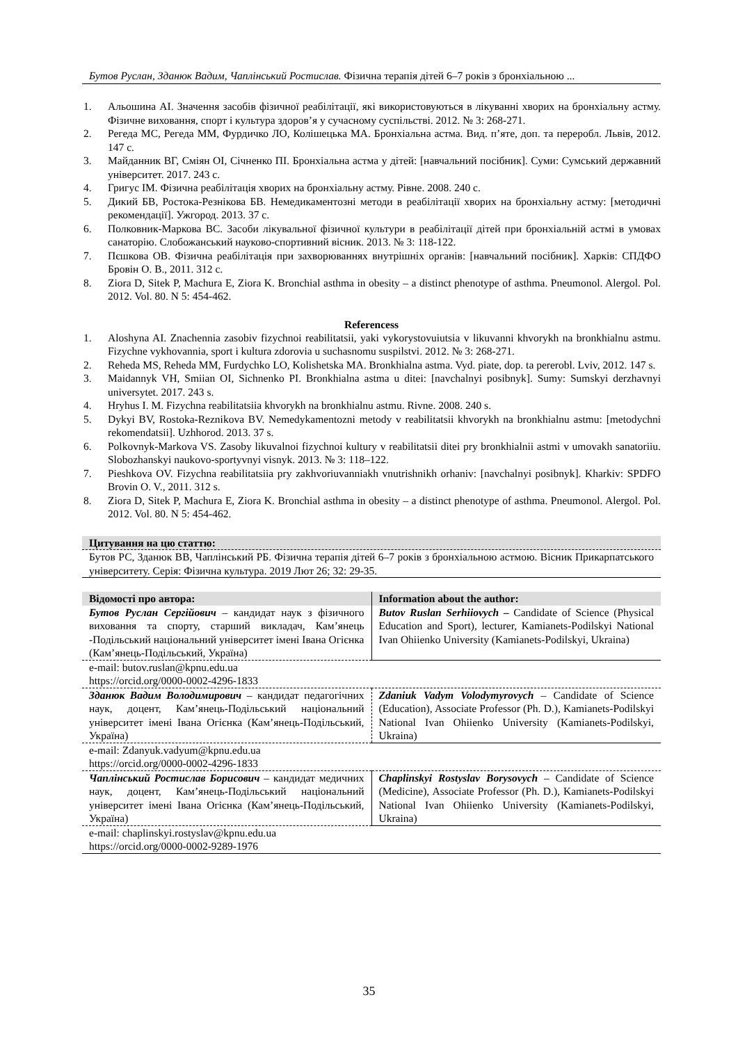Бутов Руслан, Зданюк Вадим, Чаплінський Ростислав. Фізична терапія дітей 6–7 років з бронхіальною ...
1. Альошина АІ. Значення засобів фізичної реабілітації, які використовуються в лікуванні хворих на бронхіальну астму. Фізичне виховання, спорт і культура здоров’я у сучасному суспільстві. 2012. № 3: 268-271.
2. Регеда МС, Регеда ММ, Фурдичко ЛО, Колішецька МА. Бронхіальна астма. Вид. п’яте, доп. та переробл. Львів, 2012. 147 с.
3. Майданник ВГ, Сміян ОІ, Січненко ПІ. Бронхіальна астма у дітей: [навчальний посібник]. Суми: Сумський державний університет. 2017. 243 с.
4. Григус ІМ. Фізична реабілітація хворих на бронхіальну астму. Рівне. 2008. 240 с.
5. Дикий БВ, Ростока-Резнікова БВ. Немедикаментозні методи в реабілітації хворих на бронхіальну астму: [методичні рекомендації]. Ужгород. 2013. 37 с.
6. Полковник-Маркова ВС. Засоби лікувальної фізичної культури в реабілітації дітей при бронхіальній астмі в умовах санаторію. Слобожанський науково-спортивний вісник. 2013. № 3: 118-122.
7. Пєшкова ОВ. Фізична реабілітація при захворюваннях внутрішніх органів: [навчальний посібник]. Харків: СПДФО Бровін О. В., 2011. 312 с.
8. Ziora D, Sitek P, Machura E, Ziora K. Bronchial asthma in obesity – a distinct phenotype of asthma. Pneumonol. Alergol. Pol. 2012. Vol. 80. N 5: 454-462.
Referencess
1. Aloshyna AI. Znachennia zasobiv fizychnoi reabilitatsii, yaki vykorystovuiutsia v likuvanni khvorykh na bronkhialnu astmu. Fizychne vykhovannia, sport i kultura zdorovia u suchasnomu suspilstvi. 2012. № 3: 268-271.
2. Reheda MS, Reheda MM, Furdychko LO, Kolishetska MA. Bronkhialna astma. Vyd. piate, dop. ta pererobl. Lviv, 2012. 147 s.
3. Maidannyk VH, Smiian OI, Sichnenko PI. Bronkhialna astma u ditei: [navchalnyi posibnyk]. Sumy: Sumskyi derzhavnyi universytet. 2017. 243 s.
4. Hryhus I. M. Fizychna reabilitatsiia khvorykh na bronkhialnu astmu. Rivne. 2008. 240 s.
5. Dykyi BV, Rostoka-Reznikova BV. Nemedykamentozni metody v reabilitatsii khvorykh na bronkhialnu astmu: [metodychni rekomendatsii]. Uzhhorod. 2013. 37 s.
6. Polkovnyk-Markova VS. Zasoby likuvalnoi fizychnoi kultury v reabilitatsii ditei pry bronkhialnii astmi v umovakh sanatoriiu. Slobozhanskyi naukovo-sportyvnyi visnyk. 2013. № 3: 118–122.
7. Pieshkova OV. Fizychna reabilitatsiia pry zakhvoriuvanniakh vnutrishnikh orhaniv: [navchalnyi posibnyk]. Kharkiv: SPDFO Brovin O. V., 2011. 312 s.
8. Ziora D, Sitek P, Machura E, Ziora K. Bronchial asthma in obesity – a distinct phenotype of asthma. Pneumonol. Alergol. Pol. 2012. Vol. 80. N 5: 454-462.
| Цитування на цю статтю: |
| --- |
| Бутов РС, Зданюк ВВ, Чаплінський РБ. Фізична терапія дітей 6–7 років з бронхіальною астмою. Вісник Прикарпатського університету. Серія: Фізична культура. 2019 Лют 26; 32: 29-35. |
| Відомості про автора: | Information about the author: |
| --- | --- |
| Бутов Руслан Сергійович – кандидат наук з фізичного виховання та спорту, старший викладач, Кам’янець -Подільський національний університет імені Івана Огієнка (Кам’янець-Подільський, Україна) | Butov Ruslan Serhiiovych – Candidate of Science (Physical Education and Sport), lecturer, Kamianets-Podilskyi National Ivan Ohiienko University (Kamianets-Podilskyi, Ukraina) |
| e-mail: butov.ruslan@kpnu.edu.ua https://orcid.org/0000-0002-4296-1833 | |
| Зданюк Вадим Володимирович – кандидат педагогічних наук, доцент, Кам’янець-Подільський національний університет імені Івана Огієнка (Кам’янець-Подільський, Україна) | Zdaniuk Vadym Volodymyrovych – Candidate of Science (Education), Associate Professor (Ph. D.), Kamianets-Podilskyi National Ivan Ohiienko University (Kamianets-Podilskyi, Ukraina) |
| e-mail: Zdanyuk.vadyum@kpnu.edu.ua https://orcid.org/0000-0002-4296-1833 | |
| Чаплінський Ростислав Борисович – кандидат медичних наук, доцент, Кам’янець-Подільський національний університет імені Івана Огієнка (Кам’янець-Подільський, Україна) | Chaplinskyi Rostyslav Borysovych – Candidate of Science (Medicine), Associate Professor (Ph. D.), Kamianets-Podilskyi National Ivan Ohiienko University (Kamianets-Podilskyi, Ukraina) |
| e-mail: chaplinskyi.rostyslav@kpnu.edu.ua https://orcid.org/0000-0002-9289-1976 | |
35